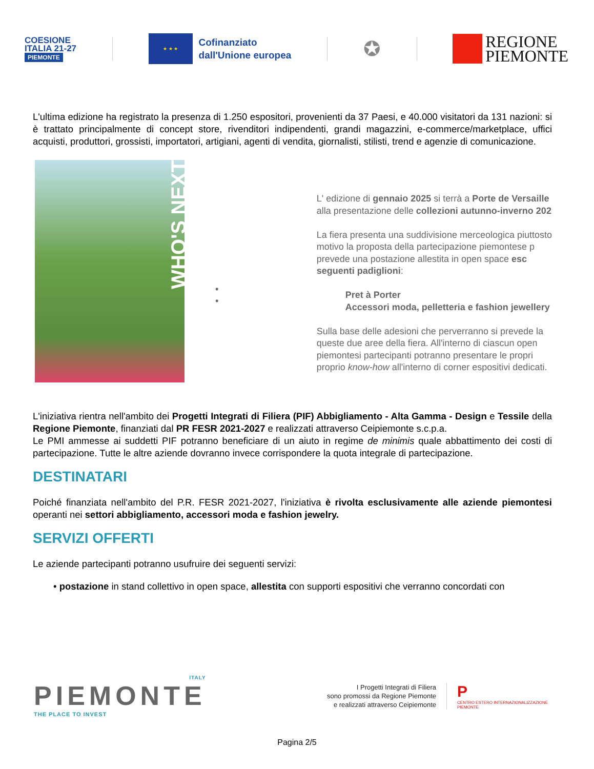COESIONE
ITALIA 21-27
PIEMONTE
★ ★ ★
Cofinanziato
dall'Unione europea
✪
REGIONE
PIEMONTE
L'ultima edizione ha registrato la presenza di 1.250 espositori, provenienti da 37 Paesi, e 40.000 visitatori da 131 nazioni: si è trattato principalmente di concept store, rivenditori indipendenti, grandi magazzini, e-commerce/marketplace, uffici acquisti, produttori, grossisti, importatori, artigiani, agenti di vendita, giornalisti, stilisti, trend e agenzie di comunicazione.
WHO'S NEXT
•
•
L' edizione di gennaio 2025 si terrà a Porte de Versaille
alla presentazione delle collezioni autunno-inverno 202
La fiera presenta una suddivisione merceologica piuttosto
motivo la proposta della partecipazione piemontese p
prevede una postazione allestita in open space esc
seguenti padiglioni:
Pret à Porter
Accessori moda, pelletteria e fashion jewellery
Sulla base delle adesioni che perverranno si prevede la
queste due aree della fiera. All'interno di ciascun open
piemontesi partecipanti potranno presentare le propri
proprio know-how all'interno di corner espositivi dedicati.
L'iniziativa rientra nell'ambito dei Progetti Integrati di Filiera (PIF) Abbigliamento - Alta Gamma - Design e Tessile della Regione Piemonte, finanziati dal PR FESR 2021-2027 e realizzati attraverso Ceipiemonte s.c.p.a.
Le PMI ammesse ai suddetti PIF potranno beneficiare di un aiuto in regime de minimis quale abbattimento dei costi di partecipazione. Tutte le altre aziende dovranno invece corrispondere la quota integrale di partecipazione.
DESTINATARI
Poiché finanziata nell'ambito del P.R. FESR 2021-2027, l'iniziativa è rivolta esclusivamente alle aziende piemontesi operanti nei settori abbigliamento, accessori moda e fashion jewelry.
SERVIZI OFFERTI
Le aziende partecipanti potranno usufruire dei seguenti servizi:
• postazione in stand collettivo in open space, allestita con supporti espositivi che verranno concordati con
ITALY
PIEMONTE
THE PLACE TO INVEST
I Progetti Integrati di Filiera
sono promossi da Regione Piemonte
e realizzati attraverso Ceipiemonte
P
CENTRO ESTERO INTERNAZIONALIZZAZIONE
PIEMONTE
Pagina 2/5